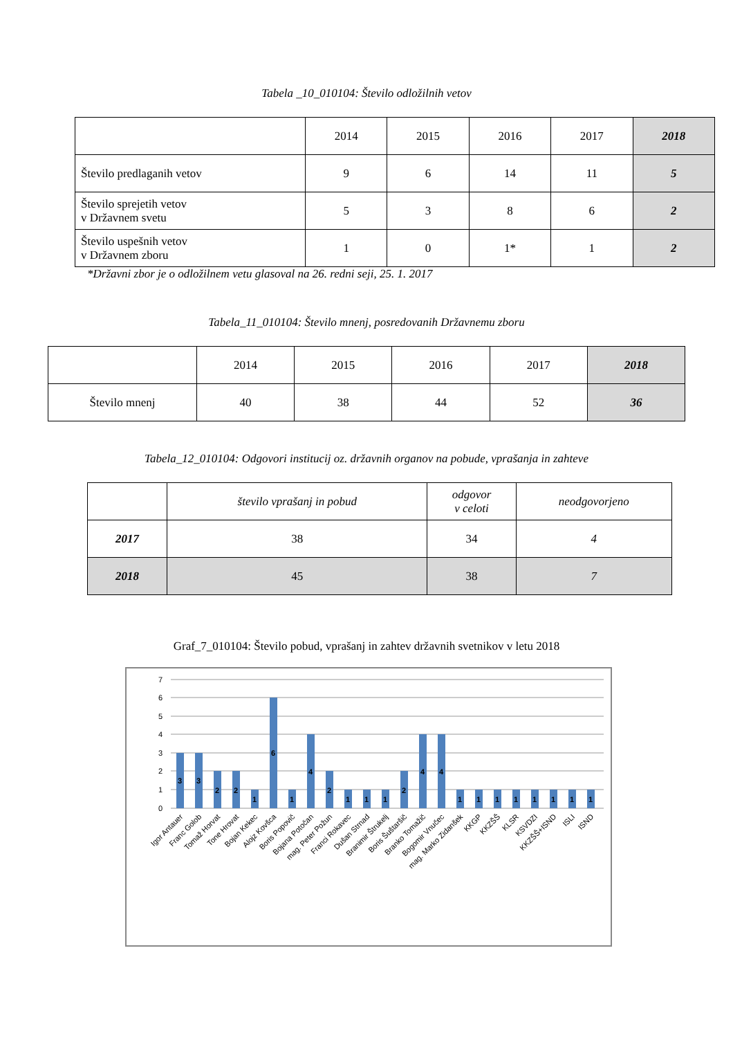Tabela _10_010104: Število odložilnih vetov
| | 2014 | 2015 | 2016 | 2017 | 2018 |
| --- | --- | --- | --- | --- | --- |
| Število predlaganih vetov | 9 | 6 | 14 | 11 | 5 |
| Število sprejetih vetov v Državnem svetu | 5 | 3 | 8 | 6 | 2 |
| Število uspešnih vetov v Državnem zboru | 1 | 0 | 1* | 1 | 2 |
*Državni zbor je o odložilnem vetu glasoval na 26. redni seji, 25. 1. 2017
Tabela_11_010104: Število mnenj, posredovanih Državnemu zboru
| | 2014 | 2015 | 2016 | 2017 | 2018 |
| --- | --- | --- | --- | --- | --- |
| Število mnenj | 40 | 38 | 44 | 52 | 36 |
Tabela_12_010104: Odgovori institucij oz. državnih organov na pobude, vprašanja in zahteve
| | število vprašanj in pobud | odgovor v celoti | neodgovorjeno |
| --- | --- | --- | --- |
| 2017 | 38 | 34 | 4 |
| 2018 | 45 | 38 | 7 |
Graf_7_010104: Število pobud, vprašanj in zahtev državnih svetnikov v letu 2018
0
1
2
3
4
5
6
7
3
3
2
2
1
6
1
4
2
1
1
1
2
4
4
1
1
1
1
1
1
1
1
Igor Antauer
Franc Golob
Tomaž Horvat
Tone Hrovat
Bojan Kekec
Alojz Kovšca
Boris Popovič
Bojana Potočan
mag. Peter Požun
Franci Rokavec
Dušan Strnad
Branimir Štrukelj
Boris Šuštaršič
Branko Tomažič
Bogomir Vnučec
mag. Marko Zidanšek
KKGP
KKZŠŠ
KLSR
KSVDZI
KKZŠŠ+ISND
ISLI
ISND